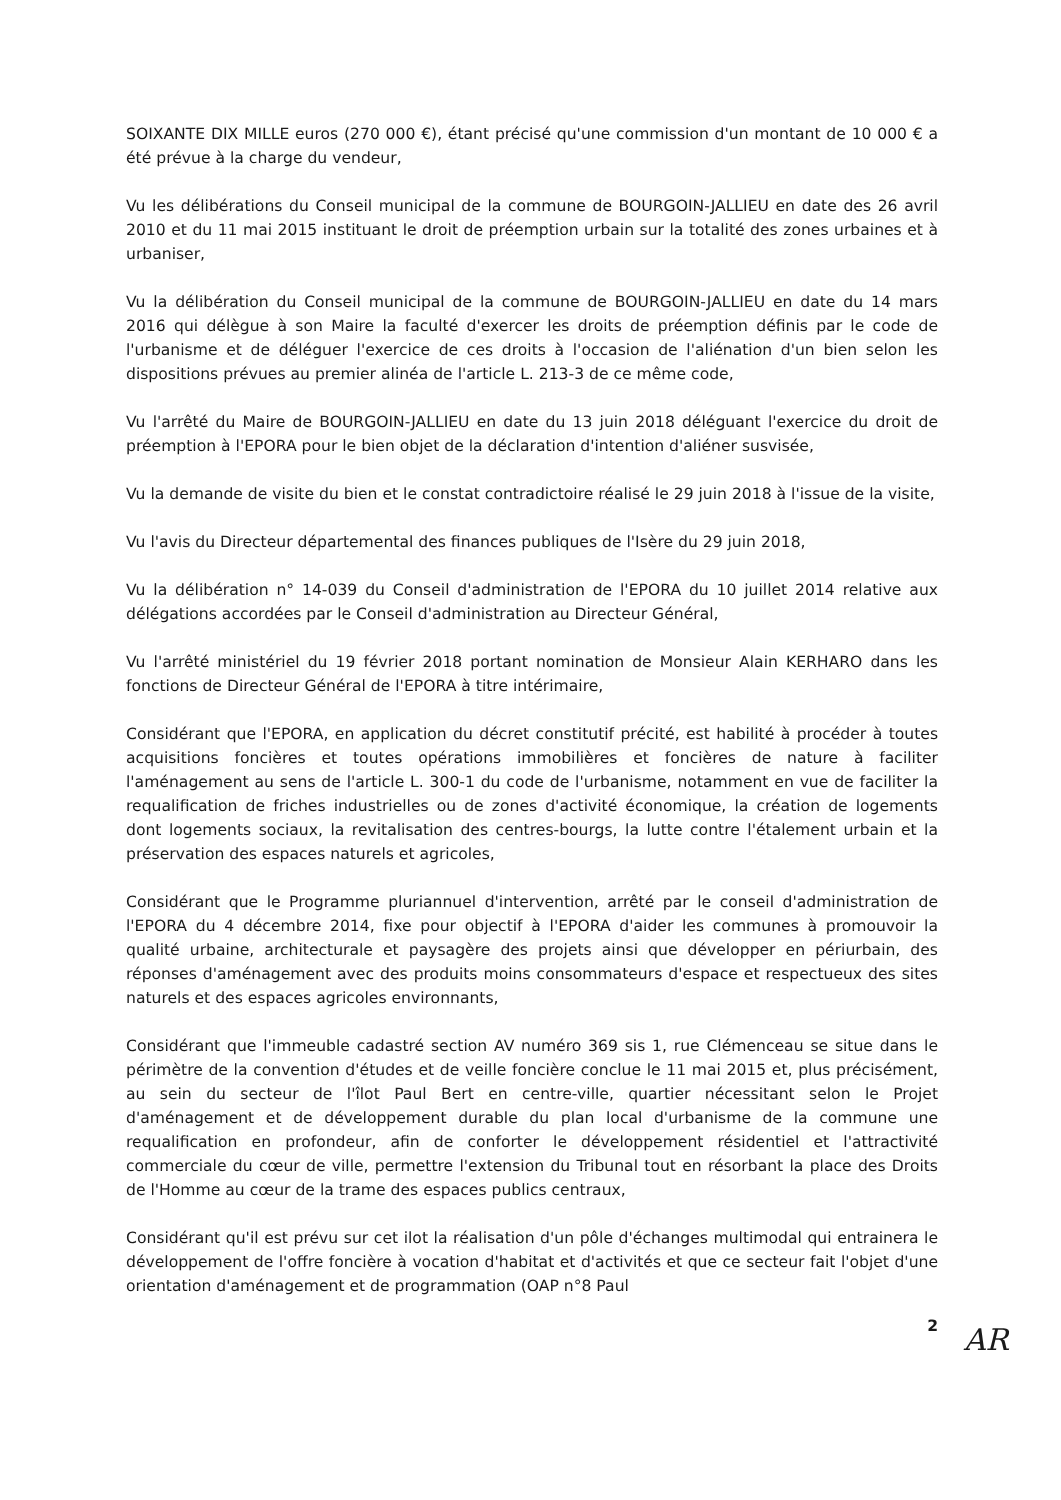SOIXANTE DIX MILLE euros (270 000 €), étant précisé qu'une commission d'un montant de 10 000 € a été prévue à la charge du vendeur,
Vu les délibérations du Conseil municipal de la commune de BOURGOIN-JALLIEU en date des 26 avril 2010 et du 11 mai 2015 instituant le droit de préemption urbain sur la totalité des zones urbaines et à urbaniser,
Vu la délibération du Conseil municipal de la commune de BOURGOIN-JALLIEU en date du 14 mars 2016 qui délègue à son Maire la faculté d'exercer les droits de préemption définis par le code de l'urbanisme et de déléguer l'exercice de ces droits à l'occasion de l'aliénation d'un bien selon les dispositions prévues au premier alinéa de l'article L. 213-3 de ce même code,
Vu l'arrêté du Maire de BOURGOIN-JALLIEU en date du 13 juin 2018 déléguant l'exercice du droit de préemption à l'EPORA pour le bien objet de la déclaration d'intention d'aliéner susvisée,
Vu la demande de visite du bien et le constat contradictoire réalisé le 29 juin 2018 à l'issue de la visite,
Vu l'avis du Directeur départemental des finances publiques de l'Isère du 29 juin 2018,
Vu la délibération n° 14-039 du Conseil d'administration de l'EPORA du 10 juillet 2014 relative aux délégations accordées par le Conseil d'administration au Directeur Général,
Vu l'arrêté ministériel du 19 février 2018 portant nomination de Monsieur Alain KERHARO dans les fonctions de Directeur Général de l'EPORA à titre intérimaire,
Considérant que l'EPORA, en application du décret constitutif précité, est habilité à procéder à toutes acquisitions foncières et toutes opérations immobilières et foncières de nature à faciliter l'aménagement au sens de l'article L. 300-1 du code de l'urbanisme, notamment en vue de faciliter la requalification de friches industrielles ou de zones d'activité économique, la création de logements dont logements sociaux, la revitalisation des centres-bourgs, la lutte contre l'étalement urbain et la préservation des espaces naturels et agricoles,
Considérant que le Programme pluriannuel d'intervention, arrêté par le conseil d'administration de l'EPORA du 4 décembre 2014, fixe pour objectif à l'EPORA d'aider les communes à promouvoir la qualité urbaine, architecturale et paysagère des projets ainsi que développer en périurbain, des réponses d'aménagement avec des produits moins consommateurs d'espace et respectueux des sites naturels et des espaces agricoles environnants,
Considérant que l'immeuble cadastré section AV numéro 369 sis 1, rue Clémenceau se situe dans le périmètre de la convention d'études et de veille foncière conclue le 11 mai 2015 et, plus précisément, au sein du secteur de l'îlot Paul Bert en centre-ville, quartier nécessitant selon le Projet d'aménagement et de développement durable du plan local d'urbanisme de la commune une requalification en profondeur, afin de conforter le développement résidentiel et l'attractivité commerciale du cœur de ville, permettre l'extension du Tribunal tout en résorbant la place des Droits de l'Homme au cœur de la trame des espaces publics centraux,
Considérant qu'il est prévu sur cet ilot la réalisation d'un pôle d'échanges multimodal qui entrainera le développement de l'offre foncière à vocation d'habitat et d'activités et que ce secteur fait l'objet d'une orientation d'aménagement et de programmation (OAP n°8 Paul
2
AR